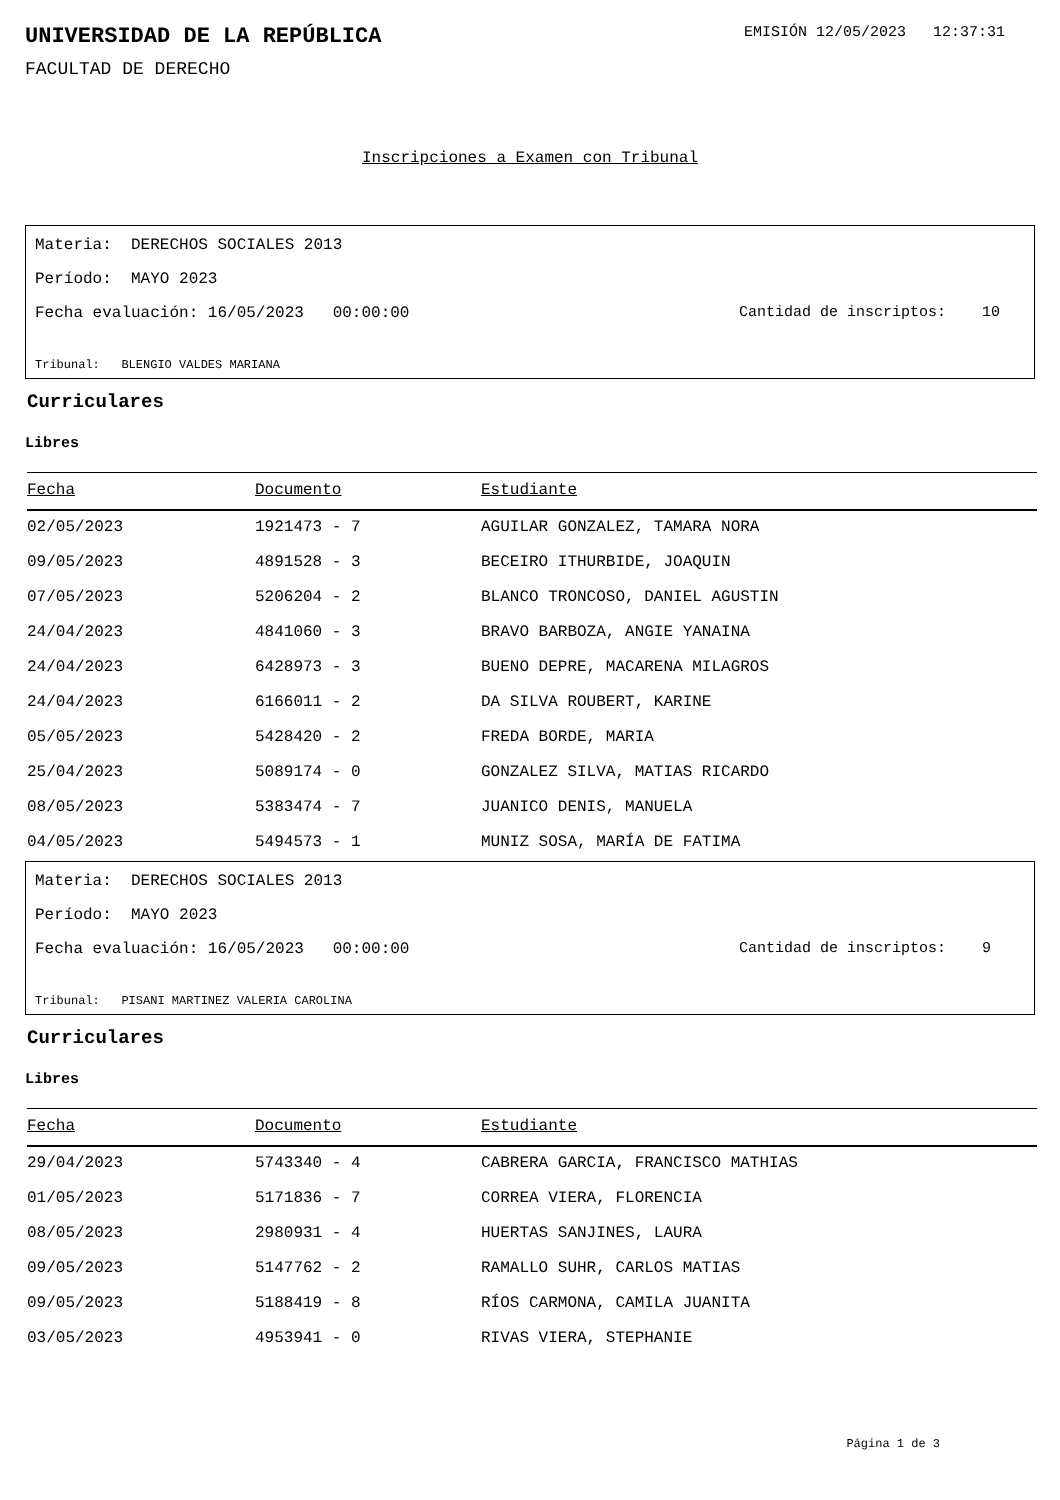UNIVERSIDAD DE LA REPÚBLICA
EMISIÓN 12/05/2023 12:37:31
FACULTAD DE DERECHO
Inscripciones a Examen con Tribunal
Materia: DERECHOS SOCIALES 2013
Período: MAYO 2023
Fecha evaluación: 16/05/2023 00:00:00 Cantidad de inscriptos: 10
Tribunal: BLENGIO VALDES MARIANA
Curriculares
Libres
| Fecha | Documento | Estudiante |
| --- | --- | --- |
| 02/05/2023 | 1921473 - 7 | AGUILAR GONZALEZ, TAMARA NORA |
| 09/05/2023 | 4891528 - 3 | BECEIRO ITHURBIDE, JOAQUIN |
| 07/05/2023 | 5206204 - 2 | BLANCO TRONCOSO, DANIEL AGUSTIN |
| 24/04/2023 | 4841060 - 3 | BRAVO BARBOZA, ANGIE YANAINA |
| 24/04/2023 | 6428973 - 3 | BUENO DEPRE, MACARENA MILAGROS |
| 24/04/2023 | 6166011 - 2 | DA SILVA ROUBERT, KARINE |
| 05/05/2023 | 5428420 - 2 | FREDA BORDE, MARIA |
| 25/04/2023 | 5089174 - 0 | GONZALEZ SILVA, MATIAS RICARDO |
| 08/05/2023 | 5383474 - 7 | JUANICO DENIS, MANUELA |
| 04/05/2023 | 5494573 - 1 | MUNIZ SOSA, MARÍA DE FATIMA |
Materia: DERECHOS SOCIALES 2013
Período: MAYO 2023
Fecha evaluación: 16/05/2023 00:00:00 Cantidad de inscriptos: 9
Tribunal: PISANI MARTINEZ VALERIA CAROLINA
Curriculares
Libres
| Fecha | Documento | Estudiante |
| --- | --- | --- |
| 29/04/2023 | 5743340 - 4 | CABRERA GARCIA, FRANCISCO MATHIAS |
| 01/05/2023 | 5171836 - 7 | CORREA VIERA, FLORENCIA |
| 08/05/2023 | 2980931 - 4 | HUERTAS SANJINES, LAURA |
| 09/05/2023 | 5147762 - 2 | RAMALLO SUHR, CARLOS MATIAS |
| 09/05/2023 | 5188419 - 8 | RÍOS CARMONA, CAMILA JUANITA |
| 03/05/2023 | 4953941 - 0 | RIVAS VIERA, STEPHANIE |
Página 1 de 3